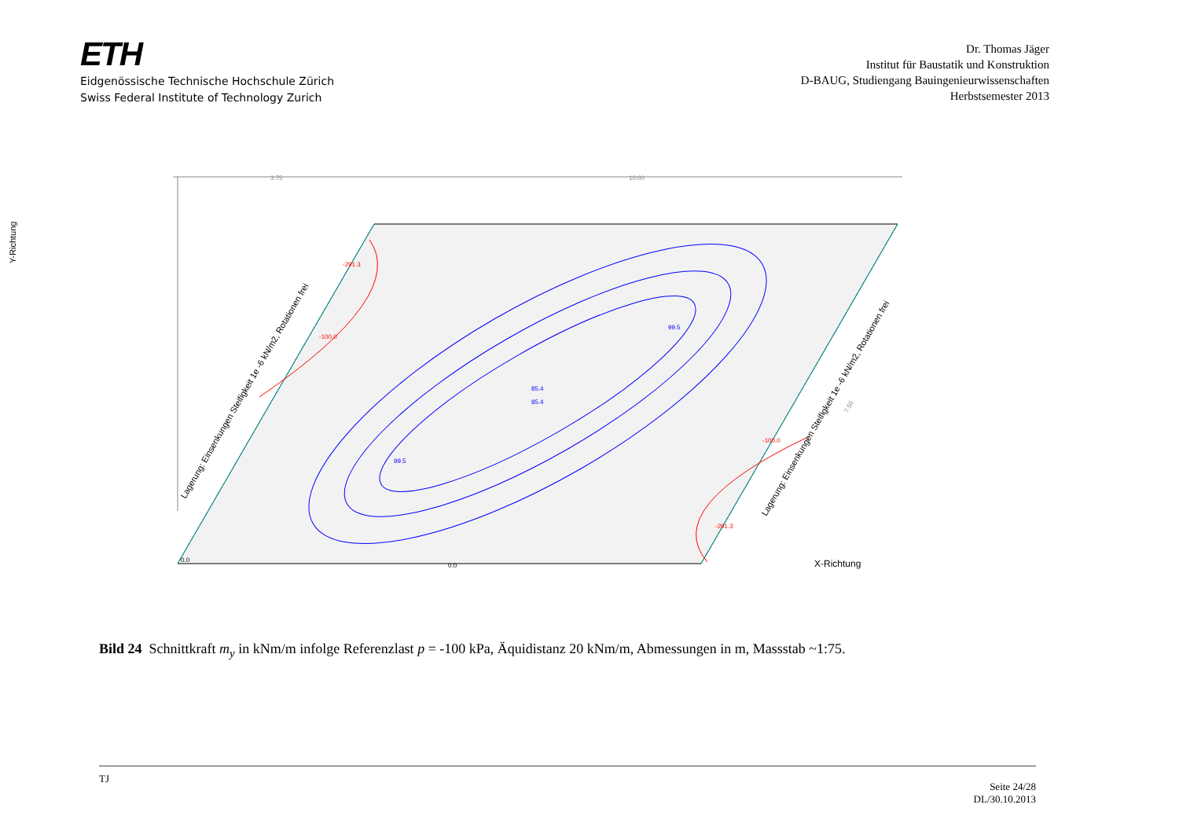ETH
Eidgenössische Technische Hochschule Zürich
Swiss Federal Institute of Technology Zurich
Dr. Thomas Jäger
Institut für Baustatik und Konstruktion
D-BAUG, Studiengang Bauingenieurwissenschaften
Herbstsemester 2013
3.75
10.00
Y-Richtung
X-Richtung
99.5
85.4
85.4
99.5
-291.3
-100.0
-100.0
-291.3
0.0
0.0
7.50
Lagerung: Einsenkungen Steifigkeit 1e -6 kN/m2, Rotationen frei
Lagerung: Einsenkungen Steifigkeit 1e -6 kN/m2, Rotationen frei
Bild 24 Schnittkraft m<sub>y</sub> in kNm/m infolge Referenzlast p = -100 kPa, Äquidistanz 20 kNm/m, Abmessungen in m, Massstab ~1:75.
TJ Seite 24/28
DL/30.10.2013